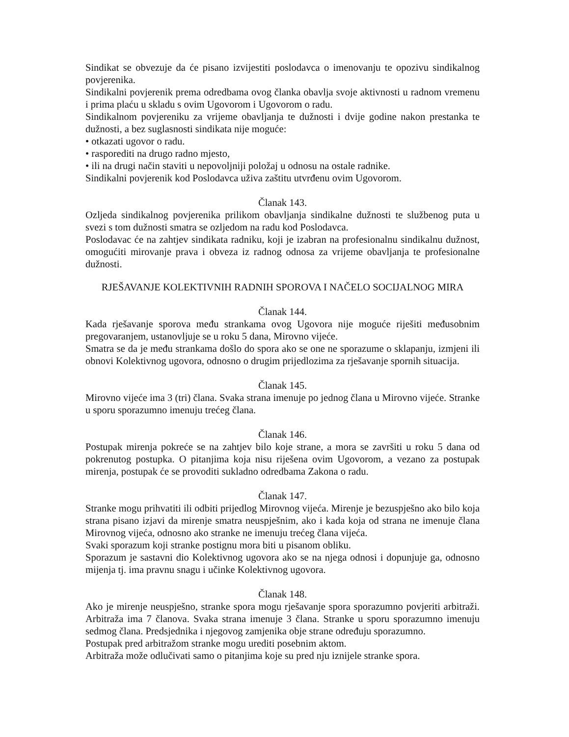Sindikat se obvezuje da će pisano izvijestiti poslodavca o imenovanju te opozivu sindikalnog povjerenika.
Sindikalni povjerenik prema odredbama ovog članka obavlja svoje aktivnosti u radnom vremenu i prima plaću u skladu s ovim Ugovorom i Ugovorom o radu.
Sindikalnom povjereniku za vrijeme obavljanja te dužnosti i dvije godine nakon prestanka te dužnosti, a bez suglasnosti sindikata nije moguće:
• otkazati ugovor o radu.
• rasporediti na drugo radno mjesto,
• ili na drugi način staviti u nepovoljniji položaj u odnosu na ostale radnike.
Sindikalni povjerenik kod Poslodavca uživa zaštitu utvrđenu ovim Ugovorom.
Članak 143.
Ozljeda sindikalnog povjerenika prilikom obavljanja sindikalne dužnosti te službenog puta u svezi s tom dužnosti smatra se ozljedom na radu kod Poslodavca.
Poslodavac će na zahtjev sindikata radniku, koji je izabran na profesionalnu sindikalnu dužnost, omogućiti mirovanje prava i obveza iz radnog odnosa za vrijeme obavljanja te profesionalne dužnosti.
RJEŠAVANJE KOLEKTIVNIH RADNIH SPOROVA I NAČELO SOCIJALNOG MIRA
Članak 144.
Kada rješavanje sporova među strankama ovog Ugovora nije moguće riješiti međusobnim pregovaranjem, ustanovljuje se u roku 5 dana, Mirovno vijeće.
Smatra se da je među strankama došlo do spora ako se one ne sporazume o sklapanju, izmjeni ili obnovi Kolektivnog ugovora, odnosno o drugim prijedlozima za rješavanje spornih situacija.
Članak 145.
Mirovno vijeće ima 3 (tri) člana. Svaka strana imenuje po jednog člana u Mirovno vijeće. Stranke u sporu sporazumno imenuju trećeg člana.
Članak 146.
Postupak mirenja pokreće se na zahtjev bilo koje strane, a mora se završiti u roku 5 dana od pokrenutog postupka. O pitanjima koja nisu riješena ovim Ugovorom, a vezano za postupak mirenja, postupak će se provoditi sukladno odredbama Zakona o radu.
Članak 147.
Stranke mogu prihvatiti ili odbiti prijedlog Mirovnog vijeća. Mirenje je bezuspješno ako bilo koja strana pisano izjavi da mirenje smatra neuspješnim, ako i kada koja od strana ne imenuje člana Mirovnog vijeća, odnosno ako stranke ne imenuju trećeg člana vijeća.
Svaki sporazum koji stranke postignu mora biti u pisanom obliku.
Sporazum je sastavni dio Kolektivnog ugovora ako se na njega odnosi i dopunjuje ga, odnosno mijenja tj. ima pravnu snagu i učinke Kolektivnog ugovora.
Članak 148.
Ako je mirenje neuspješno, stranke spora mogu rješavanje spora sporazumno povjeriti arbitraži. Arbitraža ima 7 članova. Svaka strana imenuje 3 člana. Stranke u sporu sporazumno imenuju sedmog člana. Predsjednika i njegovog zamjenika obje strane određuju sporazumno.
Postupak pred arbitražom stranke mogu urediti posebnim aktom.
Arbitraža može odlučivati samo o pitanjima koje su pred nju iznijele stranke spora.